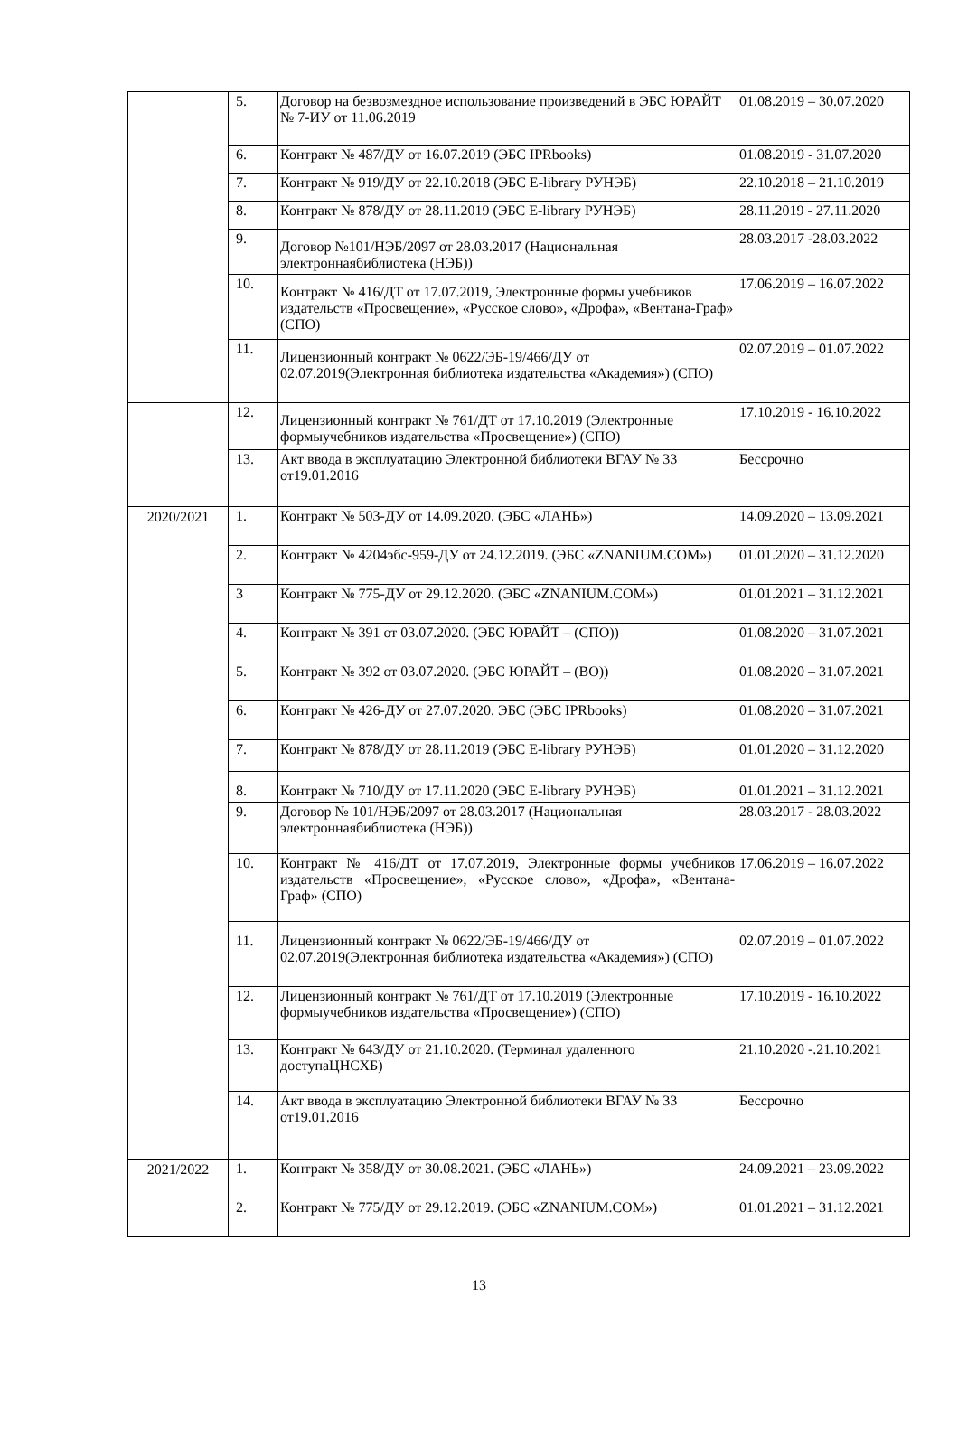| | 5. | Договор на безвозмездное использование произведений в ЭБС ЮРАЙТ № 7-ИУ от 11.06.2019 | 01.08.2019 – 30.07.2020 |
| | 6. | Контракт № 487/ДУ от 16.07.2019 (ЭБС IPRbooks) | 01.08.2019 - 31.07.2020 |
| | 7. | Контракт № 919/ДУ от 22.10.2018 (ЭБС E-library РУНЭБ) | 22.10.2018 – 21.10.2019 |
| | 8. | Контракт № 878/ДУ от 28.11.2019 (ЭБС E-library РУНЭБ) | 28.11.2019 - 27.11.2020 |
| | 9. | Договор №101/НЭБ/2097 от 28.03.2017 (Национальная электроннаябиблиотека (НЭБ)) | 28.03.2017 -28.03.2022 |
| | 10. | Контракт № 416/ДТ от 17.07.2019, Электронные формы учебников издательств «Просвещение», «Русское слово», «Дрофа», «Вентана-Граф» (СПО) | 17.06.2019 – 16.07.2022 |
| | 11. | Лицензионный контракт № 0622/ЭБ-19/466/ДУ от 02.07.2019(Электронная библиотека издательства «Академия») (СПО) | 02.07.2019 – 01.07.2022 |
| | 12. | Лицензионный контракт № 761/ДТ от 17.10.2019 (Электронные формыучебников издательства «Просвещение») (СПО) | 17.10.2019 - 16.10.2022 |
| | 13. | Акт ввода в эксплуатацию Электронной библиотеки ВГАУ № 33 от19.01.2016 | Бессрочно |
| 2020/2021 | 1. | Контракт № 503-ДУ от 14.09.2020. (ЭБС «ЛАНЬ») | 14.09.2020 – 13.09.2021 |
| | 2. | Контракт № 4204эбс-959-ДУ от 24.12.2019. (ЭБС «ZNANIUM.COM») | 01.01.2020 – 31.12.2020 |
| | 3 | Контракт № 775-ДУ от 29.12.2020. (ЭБС «ZNANIUM.COM») | 01.01.2021 – 31.12.2021 |
| | 4. | Контракт № 391 от 03.07.2020. (ЭБС ЮРАЙТ – (СПО)) | 01.08.2020 – 31.07.2021 |
| | 5. | Контракт № 392 от 03.07.2020. (ЭБС ЮРАЙТ – (ВО)) | 01.08.2020 – 31.07.2021 |
| | 6. | Контракт № 426-ДУ от 27.07.2020. ЭБС (ЭБС IPRbooks) | 01.08.2020 – 31.07.2021 |
| | 7. | Контракт № 878/ДУ от 28.11.2019 (ЭБС E-library РУНЭБ) | 01.01.2020 – 31.12.2020 |
| | 8. | Контракт № 710/ДУ от 17.11.2020 (ЭБС E-library РУНЭБ) | 01.01.2021 – 31.12.2021 |
| | 9. | Договор № 101/НЭБ/2097 от 28.03.2017 (Национальная электроннаябиблиотека (НЭБ)) | 28.03.2017 - 28.03.2022 |
| | 10. | Контракт № 416/ДТ от 17.07.2019, Электронные формы учебников издательств «Просвещение», «Русское слово», «Дрофа», «Вентана- Граф» (СПО) | 17.06.2019 – 16.07.2022 |
| | 11. | Лицензионный контракт № 0622/ЭБ-19/466/ДУ от 02.07.2019(Электронная библиотека издательства «Академия») (СПО) | 02.07.2019 – 01.07.2022 |
| | 12. | Лицензионный контракт № 761/ДТ от 17.10.2019 (Электронные формыучебников издательства «Просвещение») (СПО) | 17.10.2019 - 16.10.2022 |
| | 13. | Контракт № 643/ДУ от 21.10.2020. (Терминал удаленного доступаЦНСХБ) | 21.10.2020 -.21.10.2021 |
| | 14. | Акт ввода в эксплуатацию Электронной библиотеки ВГАУ № 33 от19.01.2016 | Бессрочно |
| 2021/2022 | 1. | Контракт № 358/ДУ от 30.08.2021. (ЭБС «ЛАНЬ») | 24.09.2021 – 23.09.2022 |
| | 2. | Контракт № 775/ДУ от 29.12.2019. (ЭБС «ZNANIUM.COM») | 01.01.2021 – 31.12.2021 |
13